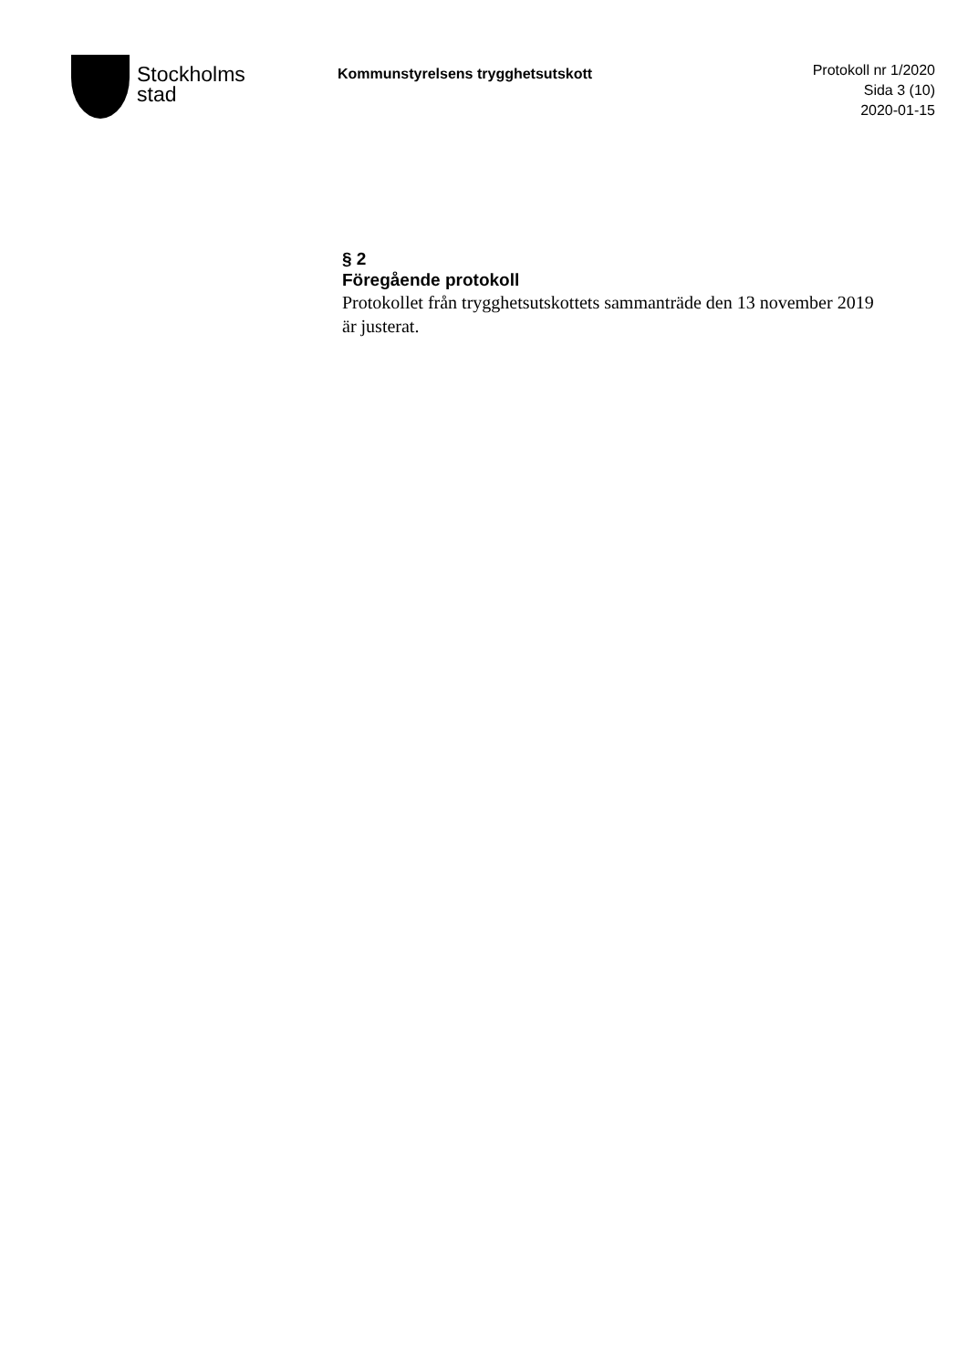Stockholms
stad
Kommunstyrelsens trygghetsutskott
Protokoll nr 1/2020
Sida 3 (10)
2020-01-15
§ 2
Föregående protokoll
Protokollet från trygghetsutskottets sammanträde den 13 november 2019 är justerat.